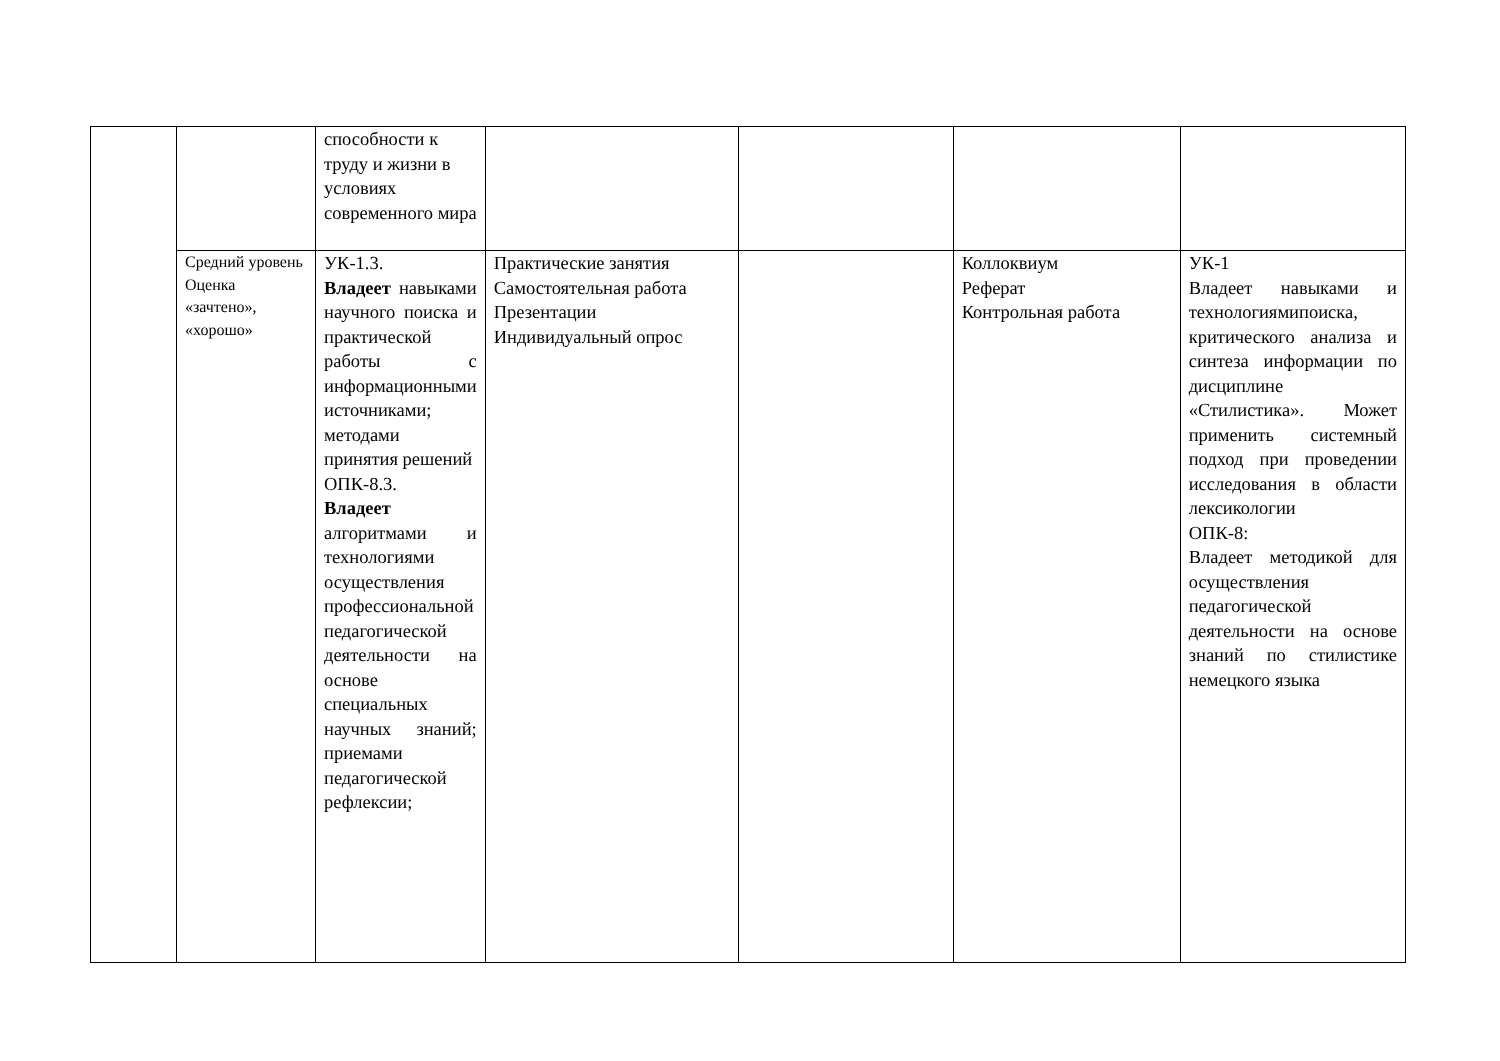| | | способности к труду и жизни в условиях современного мира | | | | |
| | Средний уровень Оценка «зачтено», «хорошо» | УК-1.3. Владеет навыками научного поиска и практической работы с информационными источниками; методами принятия решений ОПК-8.3. Владеет алгоритмами и технологиями осуществления профессиональной педагогической деятельности на основе специальных научных знаний; приемами педагогической рефлексии; | Практические занятия Самостоятельная работа Презентации Индивидуальный опрос | | Коллоквиум Реферат Контрольная работа | УК-1 Владеет навыками и технологиямипоиска, критического анализа и синтеза информации по дисциплине «Стилистика». Может применить системный подход при проведении исследования в области лексикологии ОПК-8: Владеет методикой для осуществления педагогической деятельности на основе знаний по стилистике немецкого языка |